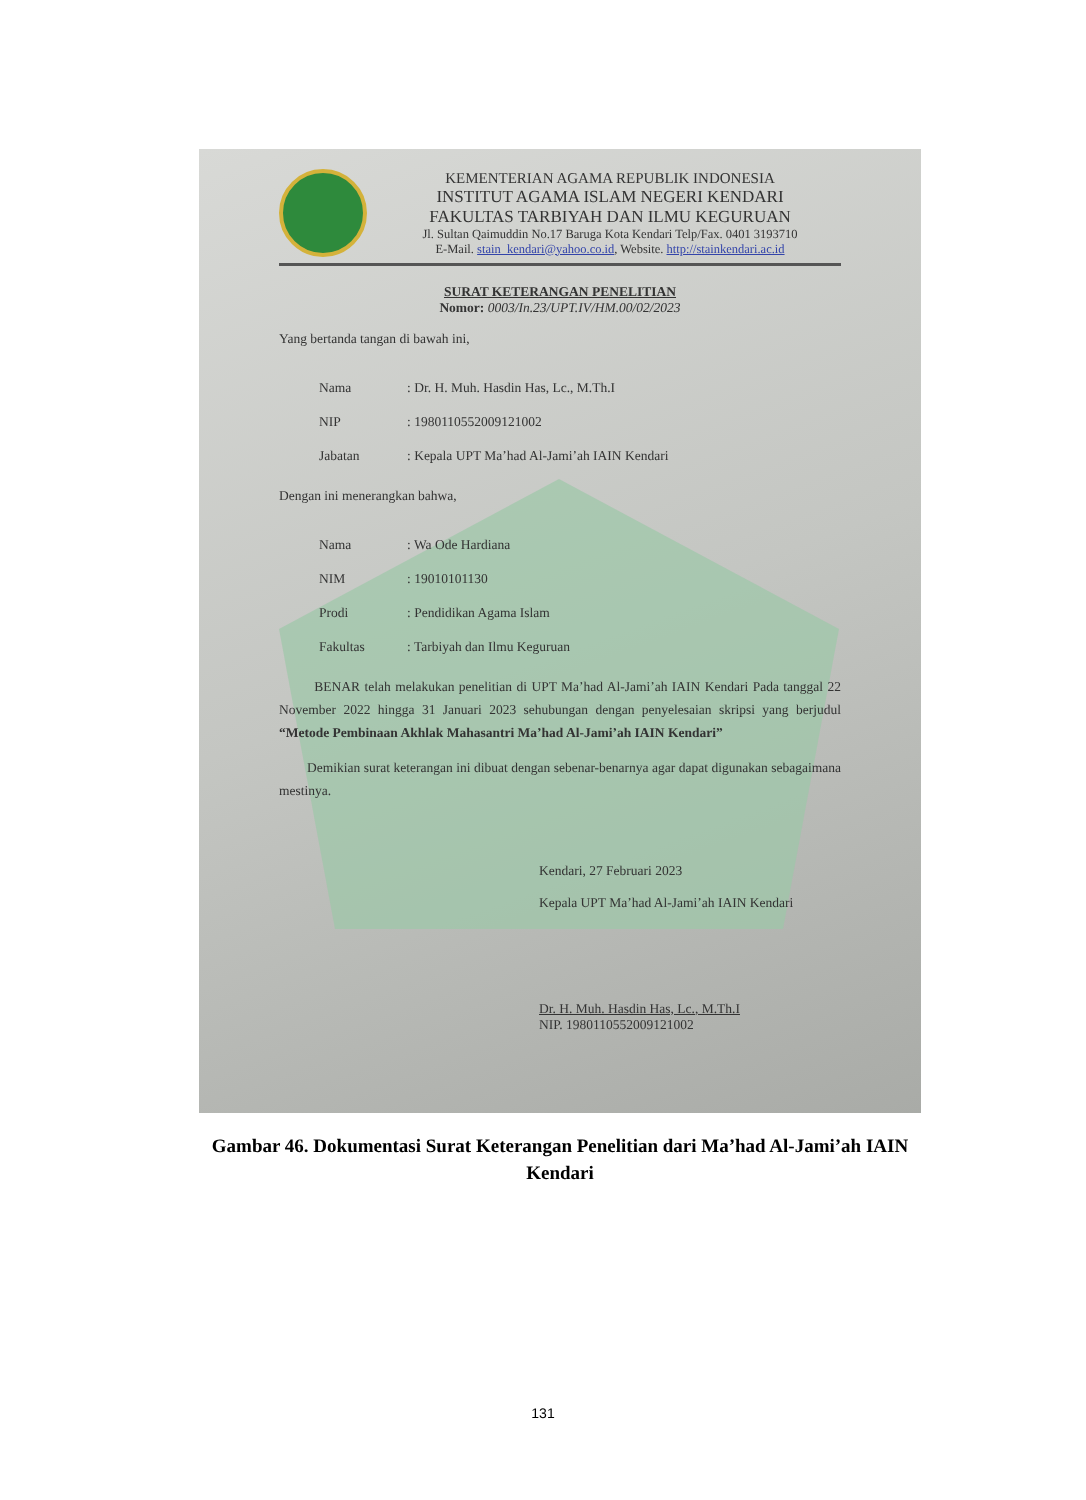KEMENTERIAN AGAMA REPUBLIK INDONESIA
INSTITUT AGAMA ISLAM NEGERI KENDARI
FAKULTAS TARBIYAH DAN ILMU KEGURUAN
Jl. Sultan Qaimuddin No.17 Baruga Kota Kendari Telp/Fax. 0401 3193710
E-Mail. stain_kendari@yahoo.co.id, Website. http://stainkendari.ac.id
SURAT KETERANGAN PENELITIAN
Nomor: 0003/In.23/UPT.IV/HM.00/02/2023
Yang bertanda tangan di bawah ini,
| Nama | : Dr. H. Muh. Hasdin Has, Lc., M.Th.I |
| NIP | : 198011055200912100​2 |
| Jabatan | : Kepala UPT Ma’had Al-Jami’ah IAIN Kendari |
Dengan ini menerangkan bahwa,
| Nama | : Wa Ode Hardiana |
| NIM | : 19010101130 |
| Prodi | : Pendidikan Agama Islam |
| Fakultas | : Tarbiyah dan Ilmu Keguruan |
BENAR telah melakukan penelitian di UPT Ma’had Al-Jami’ah IAIN Kendari Pada tanggal 22 November 2022 hingga 31 Januari 2023 sehubungan dengan penyelesaian skripsi yang berjudul “Metode Pembinaan Akhlak Mahasantri Ma’had Al-Jami’ah IAIN Kendari”
Demikian surat keterangan ini dibuat dengan sebenar-benarnya agar dapat digunakan sebagaimana mestinya.
Kendari, 27 Februari 2023
Kepala UPT Ma’had Al-Jami’ah IAIN Kendari
Dr. H. Muh. Hasdin Has, Lc., M.Th.I
NIP. 198011055200912100​2
Gambar 46. Dokumentasi Surat Keterangan Penelitian dari Ma’had Al-Jami’ah IAIN Kendari
131